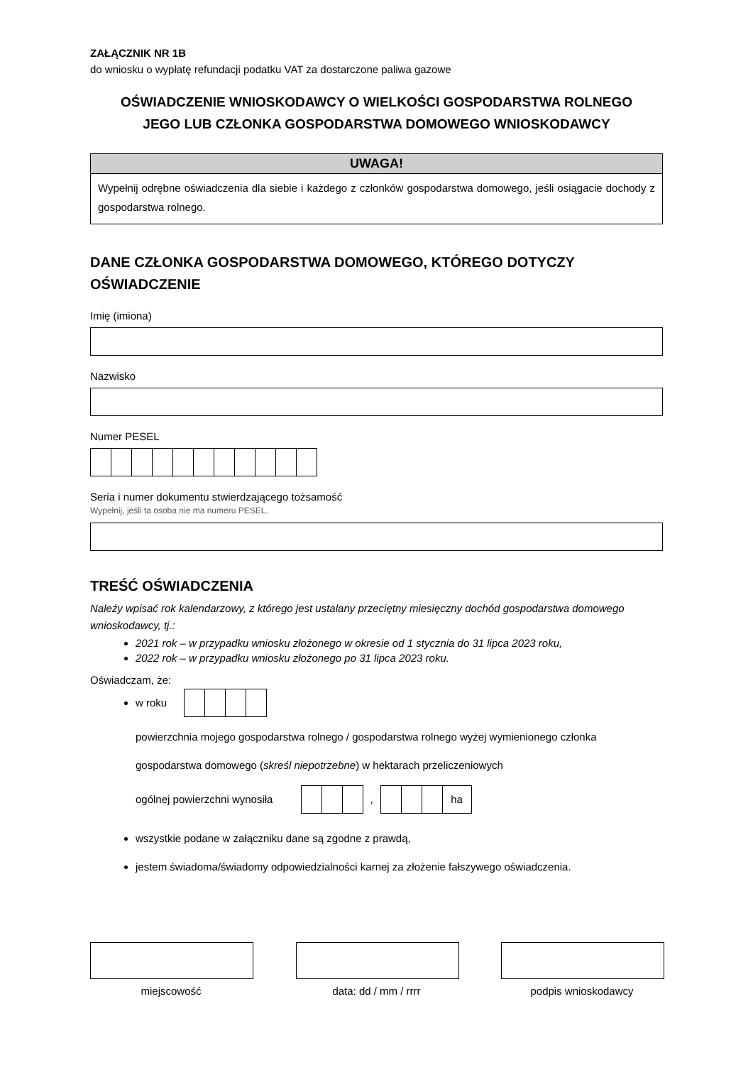ZAŁĄCZNIK NR 1B
do wniosku o wypłatę refundacji podatku VAT za dostarczone paliwa gazowe
OŚWIADCZENIE WNIOSKODAWCY O WIELKOŚCI GOSPODARSTWA ROLNEGO
JEGO LUB CZŁONKA GOSPODARSTWA DOMOWEGO WNIOSKODAWCY
UWAGA!
Wypełnij odrębne oświadczenia dla siebie i każdego z członków gospodarstwa domowego, jeśli osiągacie dochody z gospodarstwa rolnego.
DANE CZŁONKA GOSPODARSTWA DOMOWEGO, KTÓREGO DOTYCZY OŚWIADCZENIE
Imię (imiona)
Nazwisko
Numer PESEL
Seria i numer dokumentu stwierdzającego tożsamość
Wypełnij, jeśli ta osoba nie ma numeru PESEL.
TREŚĆ OŚWIADCZENIA
Należy wpisać rok kalendarzowy, z którego jest ustalany przeciętny miesięczny dochód gospodarstwa domowego wnioskodawcy, tj.:
2021 rok – w przypadku wniosku złożonego w okresie od 1 stycznia do 31 lipca 2023 roku,
2022 rok – w przypadku wniosku złożonego po 31 lipca 2023 roku.
Oświadczam, że:
w roku
powierzchnia mojego gospodarstwa rolnego / gospodarstwa rolnego wyżej wymienionego członka gospodarstwa domowego (skreśl niepotrzebne) w hektarach przeliczeniowych
ogólnej powierzchni wynosiła , ha
wszystkie podane w załączniku dane są zgodne z prawdą,
jestem świadoma/świadomy odpowiedzialności karnej za złożenie fałszywego oświadczenia.
miejscowość data: dd / mm / rrrr podpis wnioskodawcy